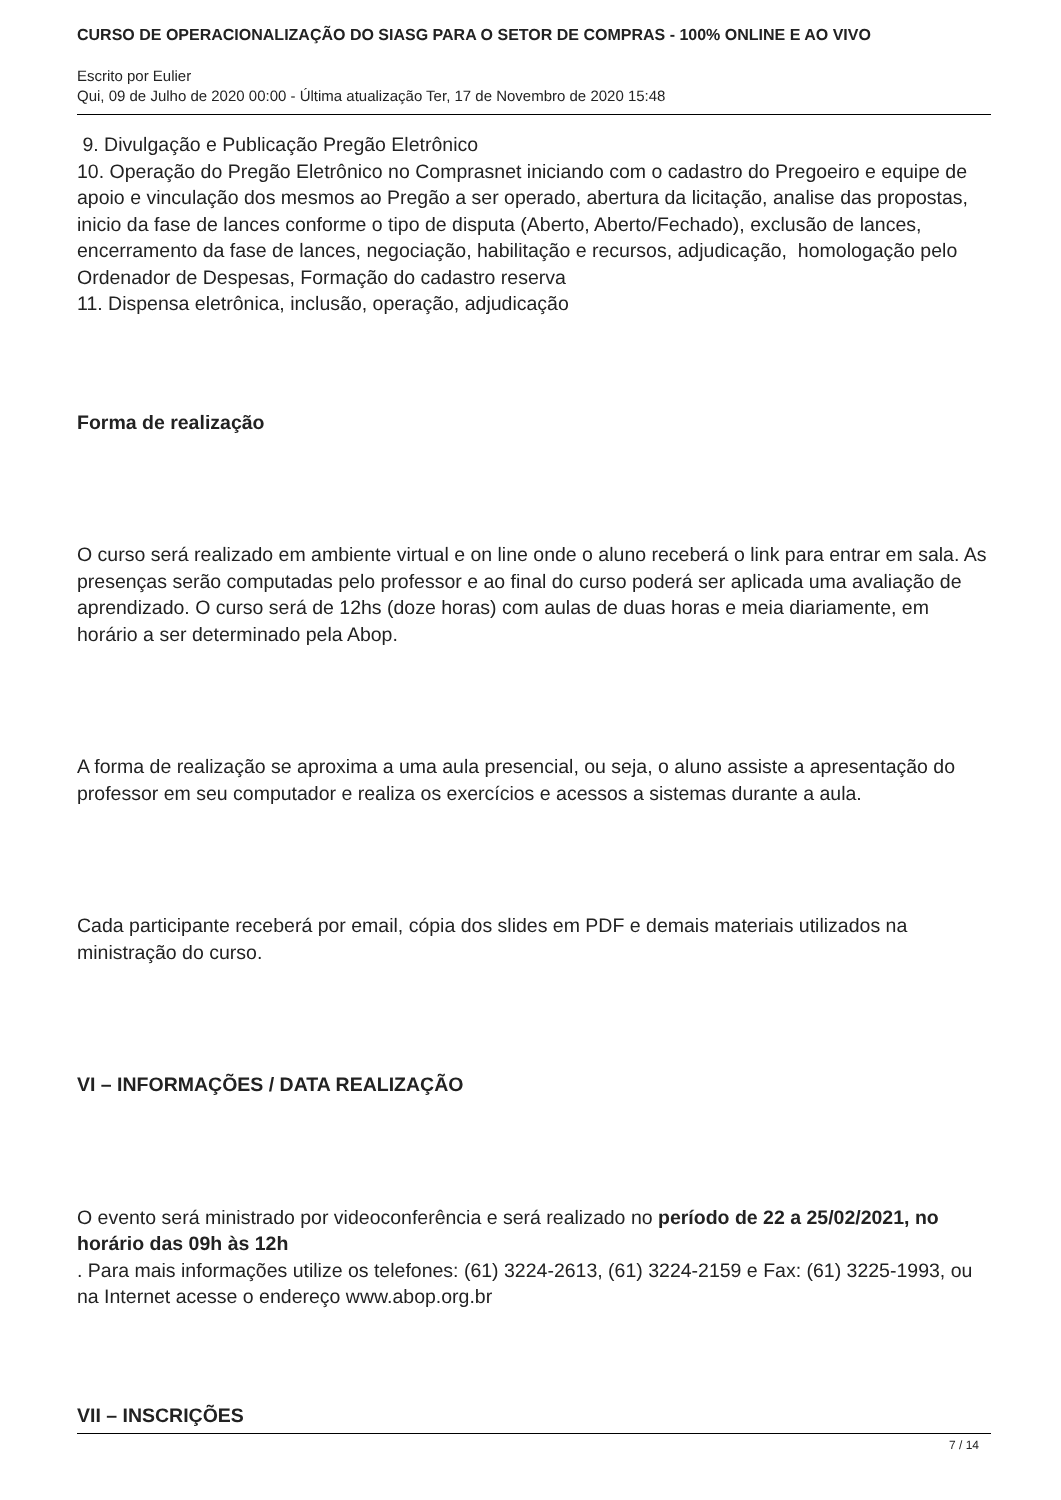CURSO DE OPERACIONALIZAÇÃO DO SIASG PARA O SETOR DE COMPRAS - 100% ONLINE E AO VIVO
Escrito por Eulier
Qui, 09 de Julho de 2020 00:00 - Última atualização Ter, 17 de Novembro de 2020 15:48
9. Divulgação e Publicação Pregão Eletrônico
10. Operação do Pregão Eletrônico no Comprasnet iniciando com o cadastro do Pregoeiro e equipe de apoio e vinculação dos mesmos ao Pregão a ser operado, abertura da licitação, analise das propostas, inicio da fase de lances conforme o tipo de disputa (Aberto, Aberto/Fechado), exclusão de lances, encerramento da fase de lances, negociação, habilitação e recursos, adjudicação, homologação pelo Ordenador de Despesas, Formação do cadastro reserva
11. Dispensa eletrônica, inclusão, operação, adjudicação
Forma de realização
O curso será realizado em ambiente virtual e on line onde o aluno receberá o link para entrar em sala. As presenças serão computadas pelo professor e ao final do curso poderá ser aplicada uma avaliação de aprendizado. O curso será de 12hs (doze horas) com aulas de duas horas e meia diariamente, em horário a ser determinado pela Abop.
A forma de realização se aproxima a uma aula presencial, ou seja, o aluno assiste a apresentação do professor em seu computador e realiza os exercícios e acessos a sistemas durante a aula.
Cada participante receberá por email, cópia dos slides em PDF e demais materiais utilizados na ministração do curso.
VI – INFORMAÇÕES / DATA REALIZAÇÃO
O evento será ministrado por videoconferência e será realizado no período de 22 a 25/02/2021, no horário das 09h às 12h
. Para mais informações utilize os telefones: (61) 3224-2613, (61) 3224-2159 e Fax: (61) 3225-1993, ou na Internet acesse o endereço www.abop.org.br
VII – INSCRIÇÕES
7 / 14